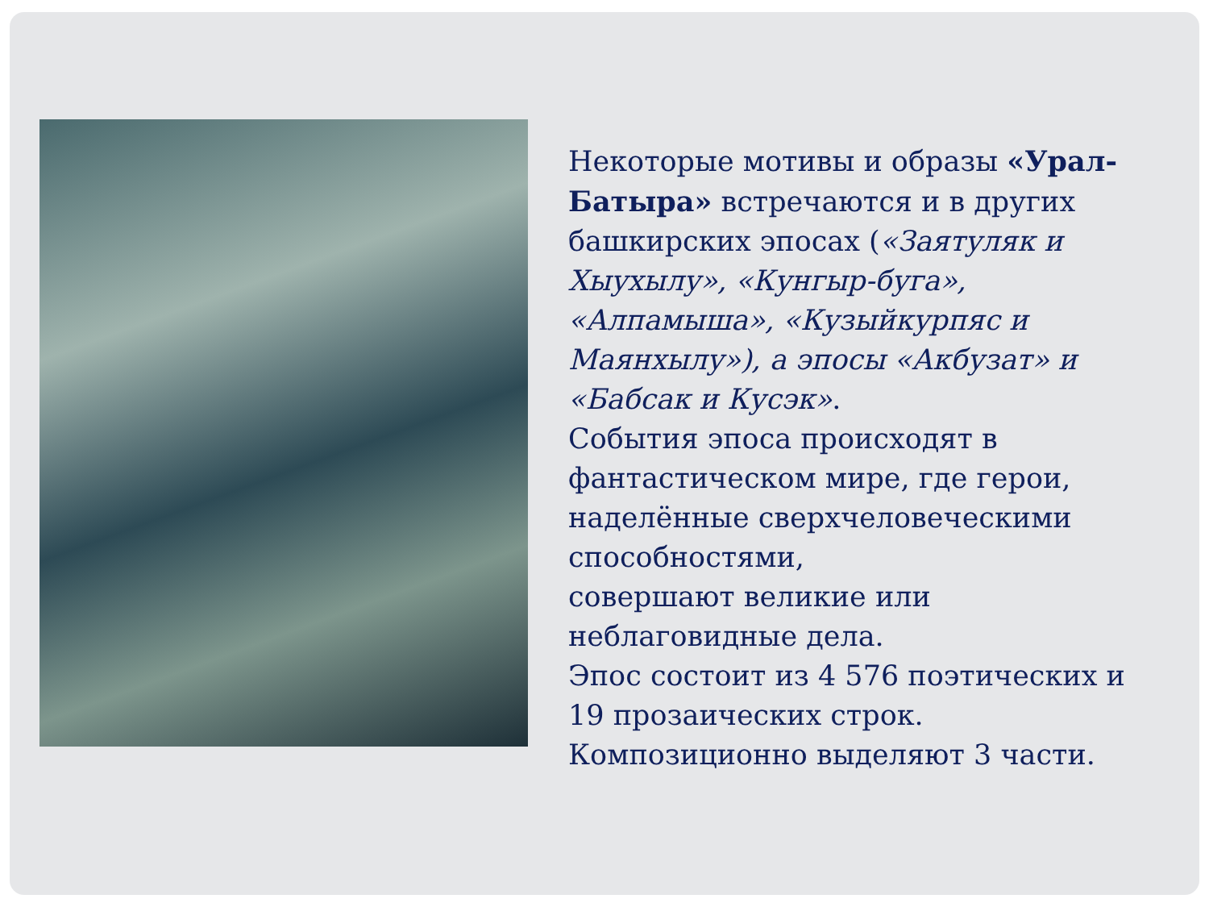Некоторые мотивы и образы «Урал-Батыра» встречаются и в других башкирских эпосах («Заятуляк и Хыухылу», «Кунгыр-буга», «Алпамыша», «Кузыйкурпяс и Маянхылу»), а эпосы «Акбузат» и «Бабсак и Кусэк».
События эпоса происходят в фантастическом мире, где герои, наделённые сверхчеловеческими способностями,
совершают великие или неблаговидные дела.
Эпос состоит из 4 576 поэтических и 19 прозаических строк.
Композиционно выделяют 3 части.